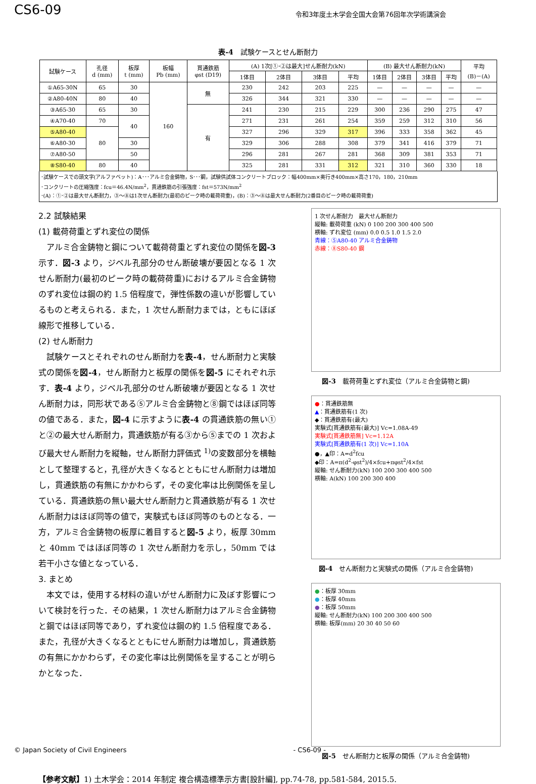CS6-09
令和3年度土木学会全国大会第76回年次学術講演会
表-4　試験ケースとせん断耐力
| 試験ケース | 孔径 d (mm) | 板厚 t (mm) | 板幅 Pb (mm) | 貫通鉄筋 φst (D19) | (A) 1次[①･②は最大]せん断耐力(kN) | | | | (B) 最大せん断耐力(kN) | | | | 平均 (B)－(A) |
| --- | --- | --- | --- | --- | --- | --- | --- | --- | --- | --- | --- | --- | --- |
| | | | | | 1体目 | 2体目 | 3体目 | 平均 | 1体目 | 2体目 | 3体目 | 平均 | |
| ①A65-30N | 65 | 30 | 160 | 無 | 230 | 242 | 203 | 225 | — | — | — | — | — |
| ②A80-40N | 80 | 40 | | | 326 | 344 | 321 | 330 | — | — | — | — | — |
| ③A65-30 | 65 | 30 | | 有 | 241 | 230 | 215 | 229 | 300 | 236 | 290 | 275 | 47 |
| ④A70-40 | 70 | 40 | | | 271 | 231 | 261 | 254 | 359 | 259 | 312 | 310 | 56 |
| ⑤A80-40 | 80 | | | | 327 | 296 | 329 | 317 | 396 | 333 | 358 | 362 | 45 |
| ⑥A80-30 | | 30 | | | 329 | 306 | 288 | 308 | 379 | 341 | 416 | 379 | 71 |
| ⑦A80-50 | | 50 | | | 296 | 281 | 267 | 281 | 368 | 309 | 381 | 353 | 71 |
| ⑧S80-40 | 80 | 40 | | | 325 | 281 | 331 | 312 | 321 | 310 | 360 | 330 | 18 |
･試験ケースでの頭文字(アルファベット)：A･･･アルミ合金鋳物，S･･･鋼，試験供試体コンクリートブロック：幅400mm×奥行き400mm×高さ170，180，210mm
･コンクリートの圧縮強度：fcu＝46.4N/mm<sup>2</sup>，貫通鉄筋の引張強度：fst＝573N/mm<sup>2</sup>
･(A)：①･②は最大せん断耐力，③～⑧は1次せん断耐力(最初のピーク時の載荷荷重)，(B)：③～⑧は最大せん断耐力(2番目のピーク時の載荷荷重)
2.2 試験結果
(1) 載荷荷重とずれ変位の関係
アルミ合金鋳物と鋼について載荷荷重とずれ変位の関係を図-3 示す．図-3 より，ジベル孔部分のせん断破壊が要因となる 1 次せん断耐力(最初のピーク時の載荷荷重)におけるアルミ合金鋳物のずれ変位は鋼の約 1.5 倍程度で，弾性係数の違いが影響しているものと考えられる．また，1 次せん断耐力までは，ともにほぼ線形で推移している．
(2) せん断耐力
試験ケースとそれぞれのせん断耐力を表-4，せん断耐力と実験式の関係を図-4，せん断耐力と板厚の関係を図-5 にそれぞれ示す．表-4 より，ジベル孔部分のせん断破壊が要因となる 1 次せん断耐力は，同形状である⑤アルミ合金鋳物と⑧鋼ではほぼ同等の値である．また，図-4 に示すように表-4 の貫通鉄筋の無い①と②の最大せん断耐力，貫通鉄筋が有る③から⑤までの 1 次および最大せん断耐力を縦軸，せん断耐力評価式 <sup>1)</sup>の変数部分を横軸として整理すると，孔径が大きくなるとともにせん断耐力は増加し，貫通鉄筋の有無にかかわらず，その変化率は比例関係を呈している．貫通鉄筋の無い最大せん断耐力と貫通鉄筋が有る 1 次せん断耐力はほぼ同等の値で，実験式もほぼ同等のものとなる．一方，アルミ合金鋳物の板厚に着目すると図-5 より，板厚 30mm と 40mm ではほぼ同等の 1 次せん断耐力を示し，50mm では若干小さな値となっている．
3. まとめ
本文では，使用する材料の違いがせん断耐力に及ぼす影響について検討を行った．その結果，1 次せん断耐力はアルミ合金鋳物と鋼ではほぼ同等であり，ずれ変位は鋼の約 1.5 倍程度である．また，孔径が大きくなるとともにせん断耐力は増加し，貫通鉄筋の有無にかかわらず，その変化率は比例関係を呈することが明らかとなった．
1 次せん断耐力　最大せん断耐力
縦軸: 載荷荷重 (kN) 0 100 200 300 400 500
横軸: ずれ変位 (mm) 0.0 0.5 1.0 1.5 2.0
青線：⑤A80-40 アルミ合金鋳物
赤線：⑧S80-40 鋼
図-3　載荷荷重とずれ変位（アルミ合金鋳物と鋼)
●：貫通鉄筋無
▲：貫通鉄筋有(1 次)
◆：貫通鉄筋有(最大)
実験式[貫通鉄筋有(最大)] Vc=1.08A-49
実験式[貫通鉄筋無] Vc=1.12A
実験式[貫通鉄筋有(1 次)] Vc=1.10A
●，▲印：A=d<sup>2</sup>fcu
◆印：A=π(d<sup>2</sup>-φst<sup>2</sup>)/4×fcu+πφst<sup>2</sup>/4×fst
縦軸: せん断耐力(kN) 100 200 300 400 500
横軸: A(kN) 100 200 300 400
図-4　せん断耐力と実験式の関係（アルミ合金鋳物)
●：板厚 30mm
●：板厚 40mm
●：板厚 50mm
縦軸: せん断耐力(kN) 100 200 300 400 500
横軸: 板厚(mm) 20 30 40 50 60
図-5　せん断耐力と板厚の関係（アルミ合金鋳物)
【参考文献】1) 土木学会：2014 年制定 複合構造標準示方書[設計編], pp.74-78, pp.581-584, 2015.5.
© Japan Society of Civil Engineers - CS6-09 -